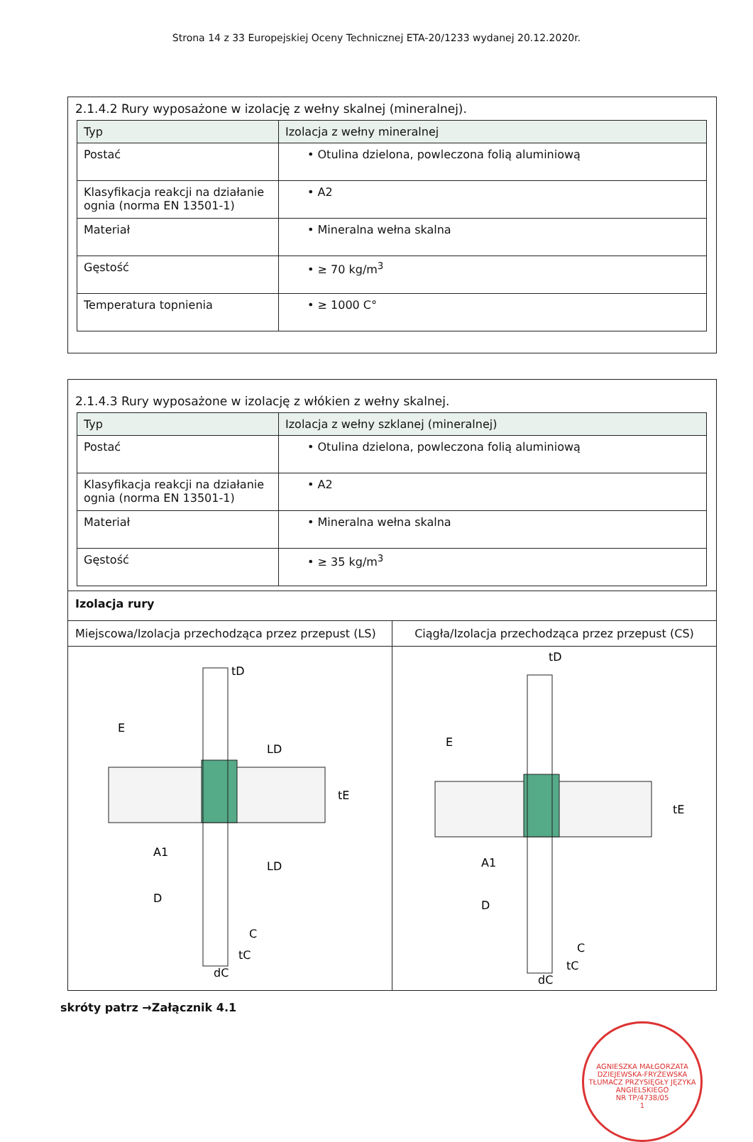Strona 14 z 33 Europejskiej Oceny Technicznej ETA-20/1233 wydanej 20.12.2020r.
2.1.4.2 Rury wyposażone w izolację z wełny skalnej (mineralnej).
| Typ | Izolacja z wełny mineralnej |
| --- | --- |
| Postać | • Otulina dzielona, powleczona folią aluminiową |
| Klasyfikacja reakcji na działanie ognia (norma EN 13501-1) | • A2 |
| Materiał | • Mineralna wełna skalna |
| Gęstość | • ≥ 70 kg/m<sup>3</sup> |
| Temperatura topnienia | • ≥ 1000 C° |
2.1.4.3 Rury wyposażone w izolację z włókien z wełny skalnej.
| Typ | Izolacja z wełny szklanej (mineralnej) |
| --- | --- |
| Postać | • Otulina dzielona, powleczona folią aluminiową |
| Klasyfikacja reakcji na działanie ognia (norma EN 13501-1) | • A2 |
| Materiał | • Mineralna wełna skalna |
| Gęstość | • ≥ 35 kg/m<sup>3</sup> |
Izolacja rury
Miejscowa/Izolacja przechodząca przez przepust (LS)
E
LD
tE
A1
LD
D
C
tC
dC
tD
Ciągła/Izolacja przechodząca przez przepust (CS)
E
tE
A1
D
C
tC
dC
tD
skróty patrz →Załącznik 4.1
AGNIESZKA MAŁGORZATA DZIEJEWSKA-FRYŻEWSKA
TŁUMACZ PRZYSIĘGŁY JĘZYKA ANGIELSKIEGO
NR TP/4738/05
1